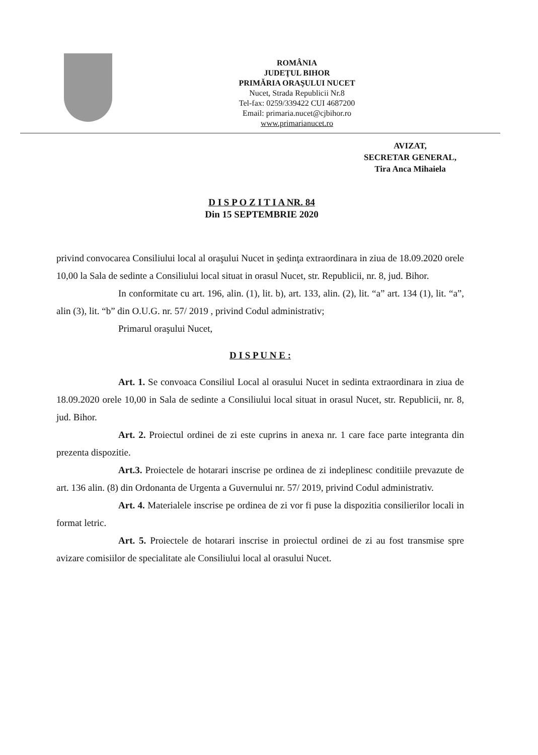ROMÂNIA
JUDEŢUL BIHOR
PRIMĂRIA ORAŞULUI NUCET
Nucet, Strada Republicii Nr.8
Tel-fax: 0259/339422 CUI 4687200
Email: primaria.nucet@cjbihor.ro
www.primarianucet.ro
AVIZAT,
SECRETAR GENERAL,
Tira Anca Mihaiela
D I S P O Z I T I A NR. 84
Din 15 SEPTEMBRIE 2020
privind convocarea Consiliului local al oraşului Nucet in şedinţa extraordinara in ziua de 18.09.2020 orele 10,00 la Sala de sedinte a Consiliului local situat in orasul Nucet, str. Republicii, nr. 8, jud. Bihor.
In conformitate cu art. 196, alin. (1), lit. b), art. 133, alin. (2), lit. “a” art. 134 (1), lit. “a”, alin (3), lit. “b” din O.U.G. nr. 57/ 2019 , privind Codul administrativ;
Primarul oraşului Nucet,
D I S P U N E :
Art. 1. Se convoaca Consiliul Local al orasului Nucet in sedinta extraordinara in ziua de 18.09.2020 orele 10,00 in Sala de sedinte a Consiliului local situat in orasul Nucet, str. Republicii, nr. 8, jud. Bihor.
Art. 2. Proiectul ordinei de zi este cuprins in anexa nr. 1 care face parte integranta din prezenta dispozitie.
Art.3. Proiectele de hotarari inscrise pe ordinea de zi indeplinesc conditiile prevazute de art. 136 alin. (8) din Ordonanta de Urgenta a Guvernului nr. 57/ 2019, privind Codul administrativ.
Art. 4. Materialele inscrise pe ordinea de zi vor fi puse la dispozitia consilierilor locali in format letric.
Art. 5. Proiectele de hotarari inscrise in proiectul ordinei de zi au fost transmise spre avizare comisiilor de specialitate ale Consiliului local al orasului Nucet.